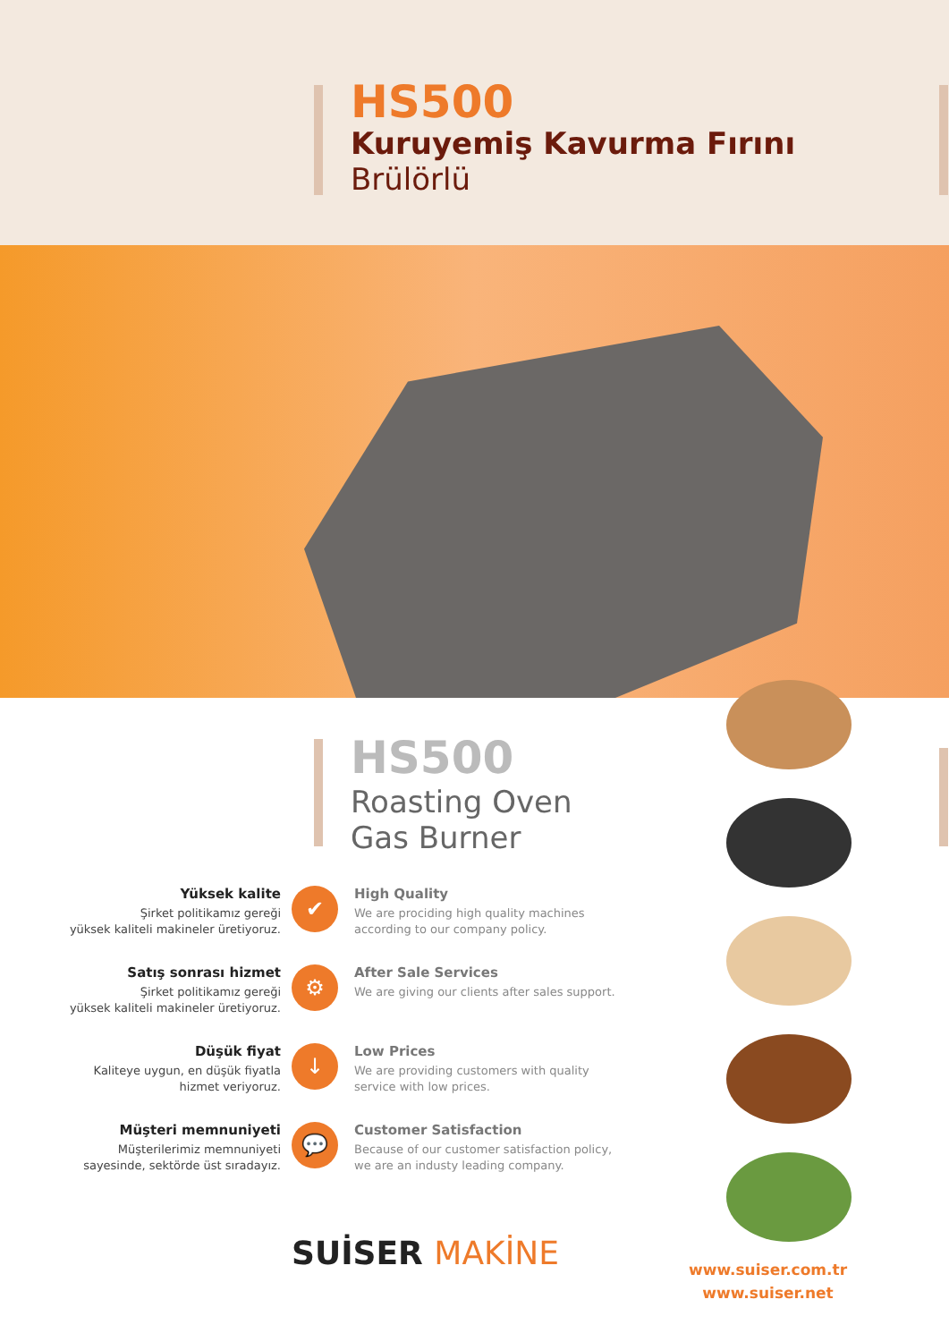HS500
Kuruyemiş Kavurma Fırını
Brülörlü
HS500
Roasting Oven
Gas Burner
Yüksek kalite
Şirket politikamız gereği
yüksek kaliteli makineler üretiyoruz.
✔
High Quality
We are prociding high quality machines according to our company policy.
Satış sonrası hizmet
Şirket politikamız gereği
yüksek kaliteli makineler üretiyoruz.
⚙
After Sale Services
We are giving our clients after sales support.
Düşük fiyat
Kaliteye uygun, en düşük fiyatla
hizmet veriyoruz.
↓
Low Prices
We are providing customers with quality service with low prices.
Müşteri memnuniyeti
Müşterilerimiz memnuniyeti
sayesinde, sektörde üst sıradayız.
💬
Customer Satisfaction
Because of our customer satisfaction policy, we are an industy leading company.
SUİSER MAKİNE
www.suiser.com.tr
www.suiser.net